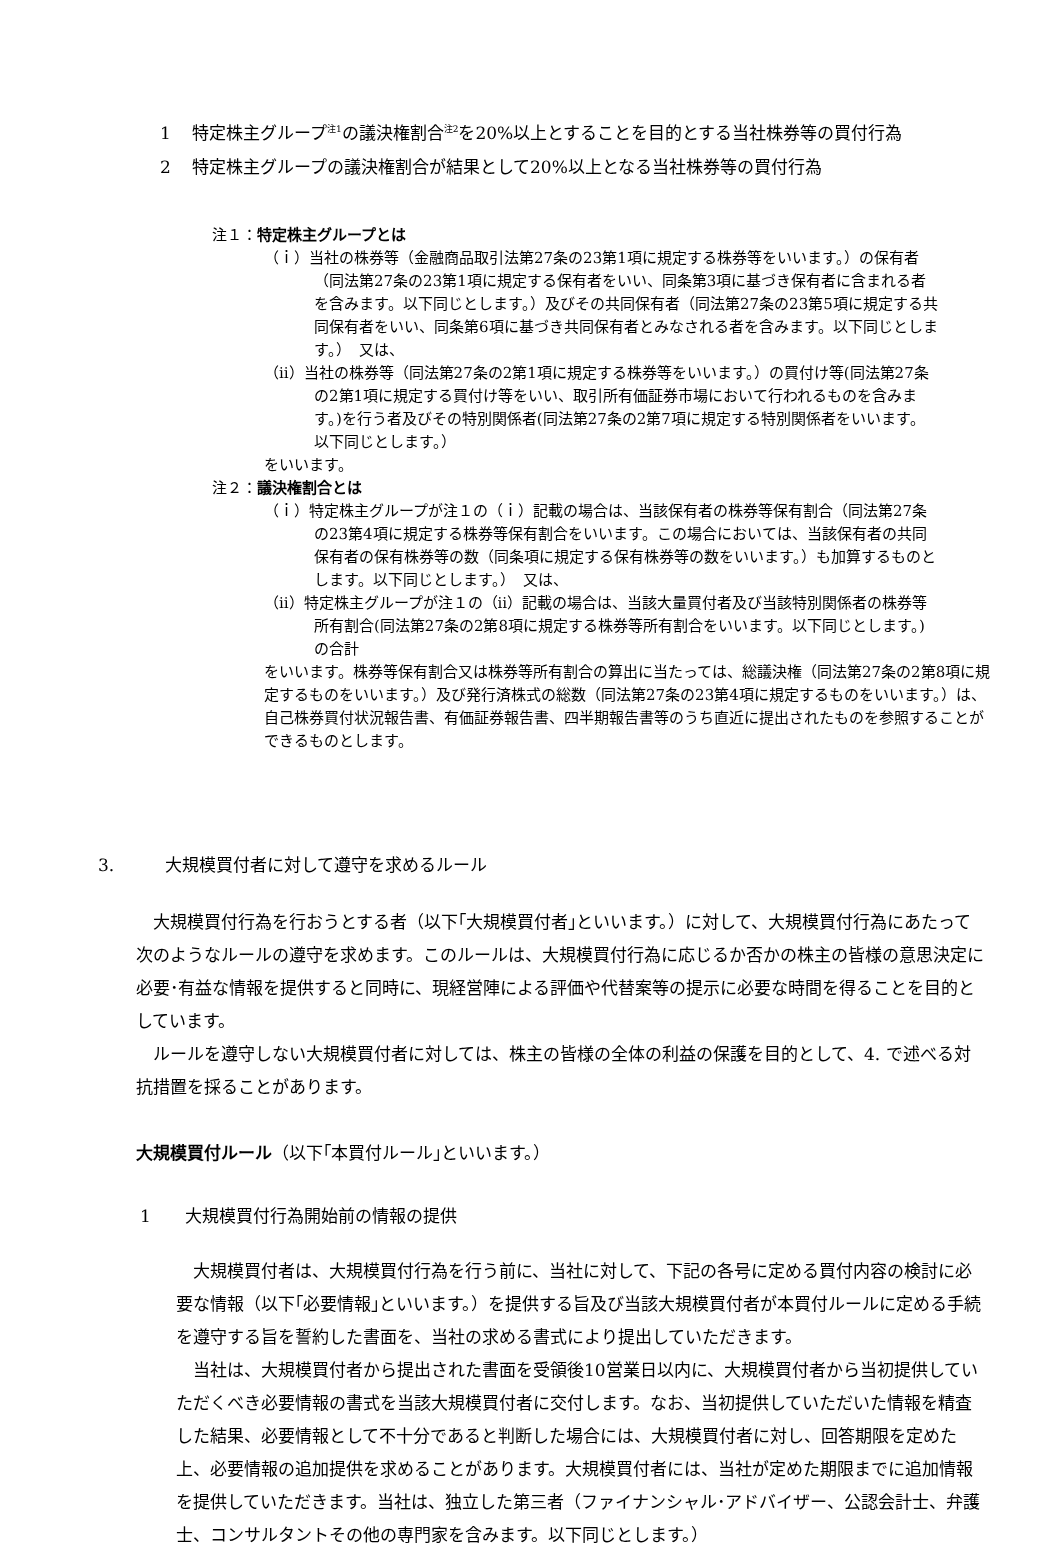1 特定株主グループ<sup>注1</sup>の議決権割合<sup>注2</sup>を20%以上とすることを目的とする当社株券等の買付行為
2 特定株主グループの議決権割合が結果として20%以上となる当社株券等の買付行為
注１：特定株主グループとは
（ｉ）当社の株券等（金融商品取引法第27条の23第1項に規定する株券等をいいます。）の保有者（同法第27条の23第1項に規定する保有者をいい、同条第3項に基づき保有者に含まれる者を含みます。以下同じとします。）及びその共同保有者（同法第27条の23第5項に規定する共同保有者をいい、同条第6項に基づき共同保有者とみなされる者を含みます。以下同じとします。）　又は、
（ⅱ）当社の株券等（同法第27条の2第1項に規定する株券等をいいます。）の買付け等(同法第27条の2第1項に規定する買付け等をいい、取引所有価証券市場において行われるものを含みます。)を行う者及びその特別関係者(同法第27条の2第7項に規定する特別関係者をいいます。以下同じとします。）
をいいます。
注２：議決権割合とは
（ｉ）特定株主グループが注１の（ｉ）記載の場合は、当該保有者の株券等保有割合（同法第27条の23第4項に規定する株券等保有割合をいいます。この場合においては、当該保有者の共同保有者の保有株券等の数（同条項に規定する保有株券等の数をいいます。）も加算するものとします。以下同じとします。）　又は、
（ⅱ）特定株主グループが注１の（ⅱ）記載の場合は、当該大量買付者及び当該特別関係者の株券等所有割合(同法第27条の2第8項に規定する株券等所有割合をいいます。以下同じとします。)の合計
をいいます。株券等保有割合又は株券等所有割合の算出に当たっては、総議決権（同法第27条の2第8項に規定するものをいいます。）及び発行済株式の総数（同法第27条の23第4項に規定するものをいいます。）は、自己株券買付状況報告書、有価証券報告書、四半期報告書等のうち直近に提出されたものを参照することができるものとします。
3.　　　大規模買付者に対して遵守を求めるルール
　大規模買付行為を行おうとする者（以下｢大規模買付者｣といいます。）に対して、大規模買付行為にあたって次のようなルールの遵守を求めます。このルールは、大規模買付行為に応じるか否かの株主の皆様の意思決定に必要･有益な情報を提供すると同時に、現経営陣による評価や代替案等の提示に必要な時間を得ることを目的としています。
　ルールを遵守しない大規模買付者に対しては、株主の皆様の全体の利益の保護を目的として、4. で述べる対抗措置を採ることがあります。
大規模買付ルール（以下｢本買付ルール｣といいます。）
1　　大規模買付行為開始前の情報の提供
　大規模買付者は、大規模買付行為を行う前に、当社に対して、下記の各号に定める買付内容の検討に必要な情報（以下｢必要情報｣といいます。）を提供する旨及び当該大規模買付者が本買付ルールに定める手続を遵守する旨を誓約した書面を、当社の求める書式により提出していただきます。
　当社は、大規模買付者から提出された書面を受領後10営業日以内に、大規模買付者から当初提供していただくべき必要情報の書式を当該大規模買付者に交付します。なお、当初提供していただいた情報を精査した結果、必要情報として不十分であると判断した場合には、大規模買付者に対し、回答期限を定めた上、必要情報の追加提供を求めることがあります。大規模買付者には、当社が定めた期限までに追加情報を提供していただきます。当社は、独立した第三者（ファイナンシャル･アドバイザー、公認会計士、弁護士、コンサルタントその他の専門家を含みます。以下同じとします。）